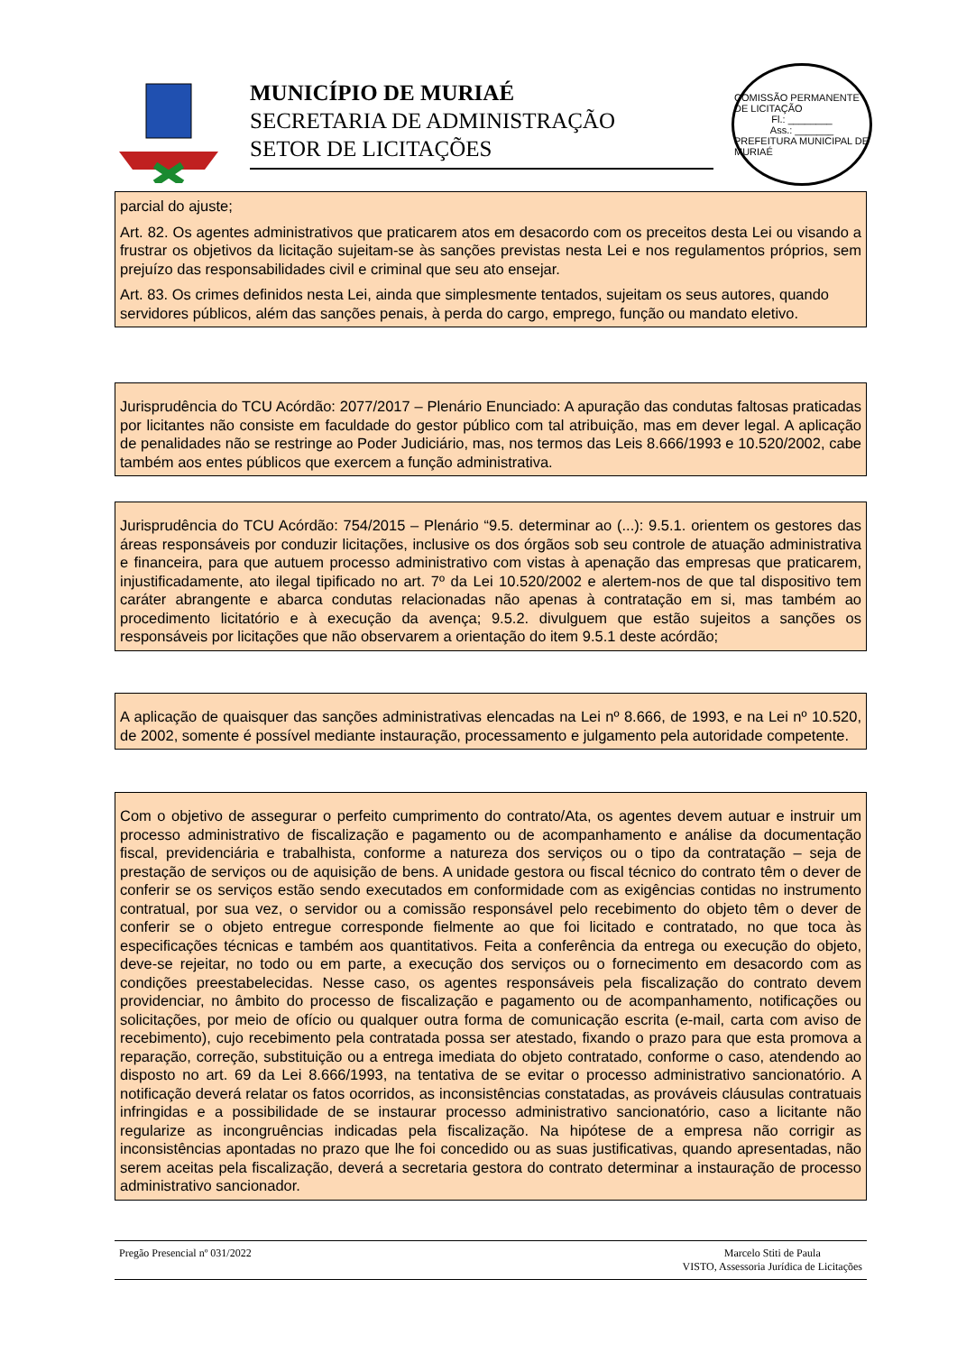MUNICÍPIO DE MURIAÉ
SECRETARIA DE ADMINISTRAÇÃO
SETOR DE LICITAÇÕES
COMISSÃO PERMANENTE DE LICITAÇÃO
Fl.: ________
Ass.: _______
PREFEITURA MUNICIPAL DE MURIAÉ
parcial do ajuste;
Art. 82. Os agentes administrativos que praticarem atos em desacordo com os preceitos desta Lei ou visando a frustrar os objetivos da licitação sujeitam-se às sanções previstas nesta Lei e nos regulamentos próprios, sem prejuízo das responsabilidades civil e criminal que seu ato ensejar.
Art. 83. Os crimes definidos nesta Lei, ainda que simplesmente tentados, sujeitam os seus autores, quando servidores públicos, além das sanções penais, à perda do cargo, emprego, função ou mandato eletivo.
Jurisprudência do TCU Acórdão: 2077/2017 – Plenário Enunciado: A apuração das condutas faltosas praticadas por licitantes não consiste em faculdade do gestor público com tal atribuição, mas em dever legal. A aplicação de penalidades não se restringe ao Poder Judiciário, mas, nos termos das Leis 8.666/1993 e 10.520/2002, cabe também aos entes públicos que exercem a função administrativa.
Jurisprudência do TCU Acórdão: 754/2015 – Plenário “9.5. determinar ao (...): 9.5.1. orientem os gestores das áreas responsáveis por conduzir licitações, inclusive os dos órgãos sob seu controle de atuação administrativa e financeira, para que autuem processo administrativo com vistas à apenação das empresas que praticarem, injustificadamente, ato ilegal tipificado no art. 7º da Lei 10.520/2002 e alertem-nos de que tal dispositivo tem caráter abrangente e abarca condutas relacionadas não apenas à contratação em si, mas também ao procedimento licitatório e à execução da avença; 9.5.2. divulguem que estão sujeitos a sanções os responsáveis por licitações que não observarem a orientação do item 9.5.1 deste acórdão;
A aplicação de quaisquer das sanções administrativas elencadas na Lei nº 8.666, de 1993, e na Lei nº 10.520, de 2002, somente é possível mediante instauração, processamento e julgamento pela autoridade competente.
Com o objetivo de assegurar o perfeito cumprimento do contrato/Ata, os agentes devem autuar e instruir um processo administrativo de fiscalização e pagamento ou de acompanhamento e análise da documentação fiscal, previdenciária e trabalhista, conforme a natureza dos serviços ou o tipo da contratação – seja de prestação de serviços ou de aquisição de bens. A unidade gestora ou fiscal técnico do contrato têm o dever de conferir se os serviços estão sendo executados em conformidade com as exigências contidas no instrumento contratual, por sua vez, o servidor ou a comissão responsável pelo recebimento do objeto têm o dever de conferir se o objeto entregue corresponde fielmente ao que foi licitado e contratado, no que toca às especificações técnicas e também aos quantitativos. Feita a conferência da entrega ou execução do objeto, deve-se rejeitar, no todo ou em parte, a execução dos serviços ou o fornecimento em desacordo com as condições preestabelecidas. Nesse caso, os agentes responsáveis pela fiscalização do contrato devem providenciar, no âmbito do processo de fiscalização e pagamento ou de acompanhamento, notificações ou solicitações, por meio de ofício ou qualquer outra forma de comunicação escrita (e-mail, carta com aviso de recebimento), cujo recebimento pela contratada possa ser atestado, fixando o prazo para que esta promova a reparação, correção, substituição ou a entrega imediata do objeto contratado, conforme o caso, atendendo ao disposto no art. 69 da Lei 8.666/1993, na tentativa de se evitar o processo administrativo sancionatório. A notificação deverá relatar os fatos ocorridos, as inconsistências constatadas, as prováveis cláusulas contratuais infringidas e a possibilidade de se instaurar processo administrativo sancionatório, caso a licitante não regularize as incongruências indicadas pela fiscalização. Na hipótese de a empresa não corrigir as inconsistências apontadas no prazo que lhe foi concedido ou as suas justificativas, quando apresentadas, não serem aceitas pela fiscalização, deverá a secretaria gestora do contrato determinar a instauração de processo administrativo sancionador.
Pregão Presencial nº 031/2022 Marcelo Stiti de Paula
VISTO, Assessoria Jurídica de Licitações